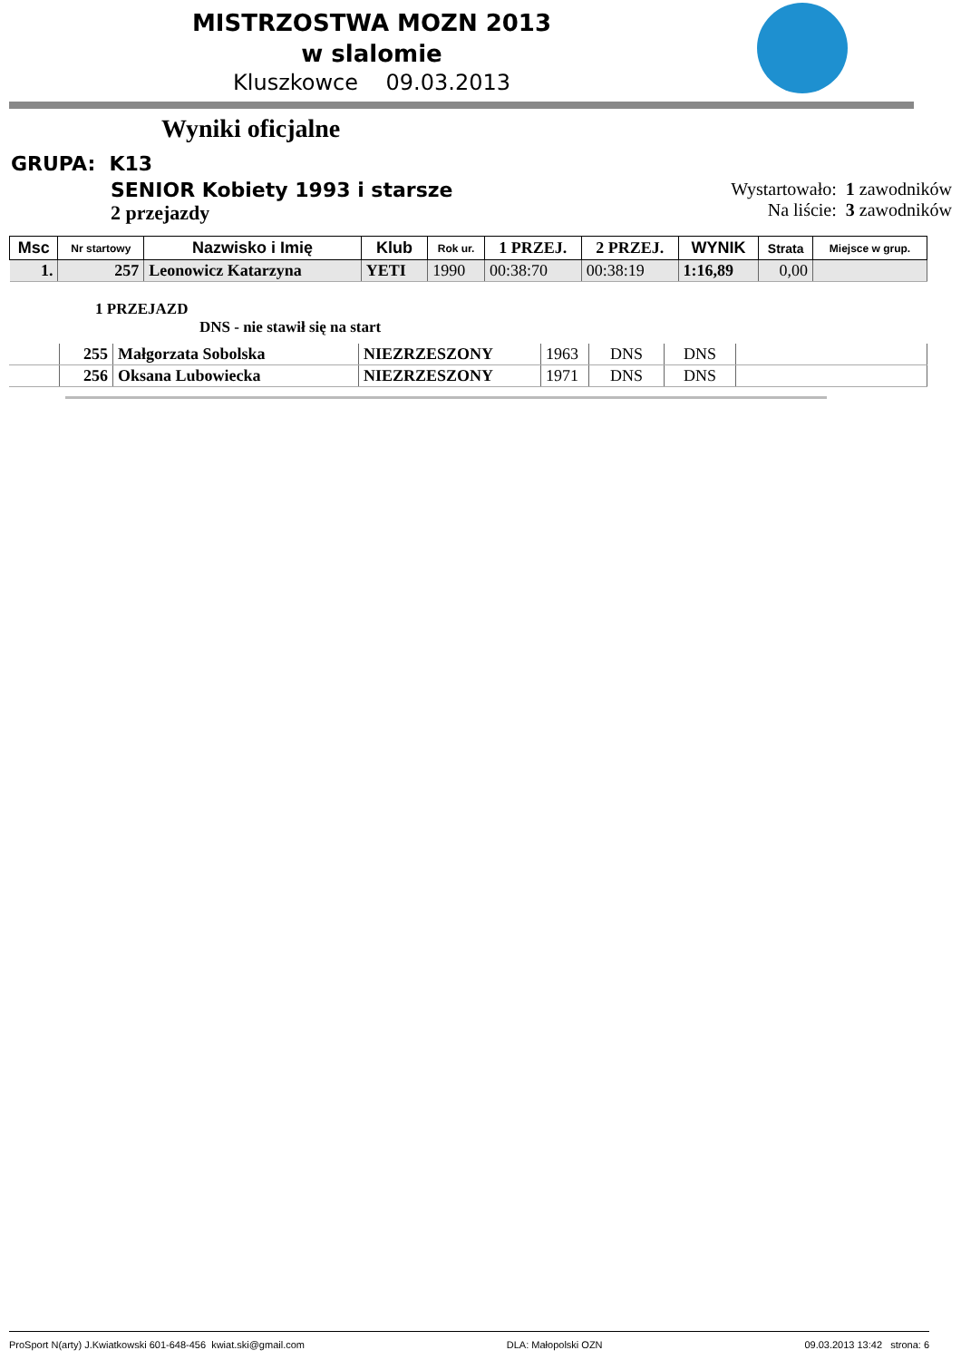MISTRZOSTWA MOZN 2013
w slalomie
Kluszkowce 09.03.2013
Wyniki oficjalne
GRUPA: K13
SENIOR Kobiety 1993 i starsze
2 przejazdy
Wystartowało: 1 zawodników
Na liście: 3 zawodników
| Msc | Nr startowy | Nazwisko i Imię | Klub | Rok ur. | 1 PRZEJ. | 2 PRZEJ. | WYNIK | Strata | Miejsce w grup. |
| --- | --- | --- | --- | --- | --- | --- | --- | --- | --- |
| 1. | 257 | Leonowicz Katarzyna | YETI | 1990 | 00:38:70 | 00:38:19 | 1:16,89 | 0,00 | |
1 PRZEJAZD
DNS - nie stawił się na start
| | 255 | Małgorzata Sobolska | NIEZRZESZONY | 1963 | DNS | DNS | |
| | 256 | Oksana Lubowiecka | NIEZRZESZONY | 1971 | DNS | DNS | |
ProSport N(arty) J.Kwiatkowski 601-648-456 kwiat.ski@gmail.com DLA: Małopolski OZN 09.03.2013 13:42 strona: 6